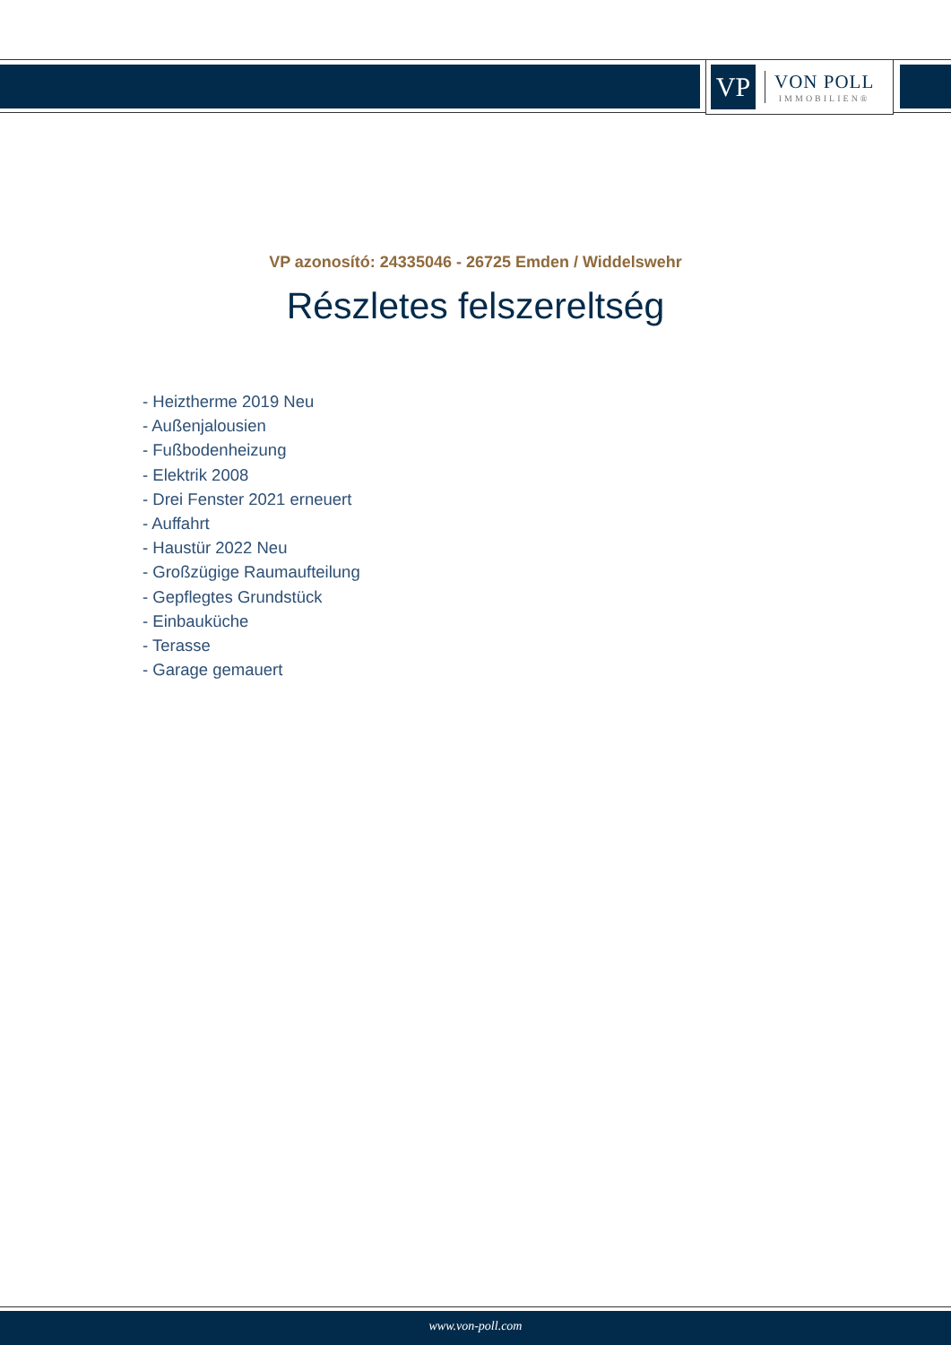VP
VON POLL
IMMOBILIEN®
VP azonosító: 24335046 - 26725 Emden / Widdelswehr
Részletes felszereltség
- Heiztherme 2019 Neu
- Außenjalousien
- Fußbodenheizung
- Elektrik 2008
- Drei Fenster 2021 erneuert
- Auffahrt
- Haustür 2022 Neu
- Großzügige Raumaufteilung
- Gepflegtes Grundstück
- Einbauküche
- Terasse
- Garage gemauert
www.von-poll.com